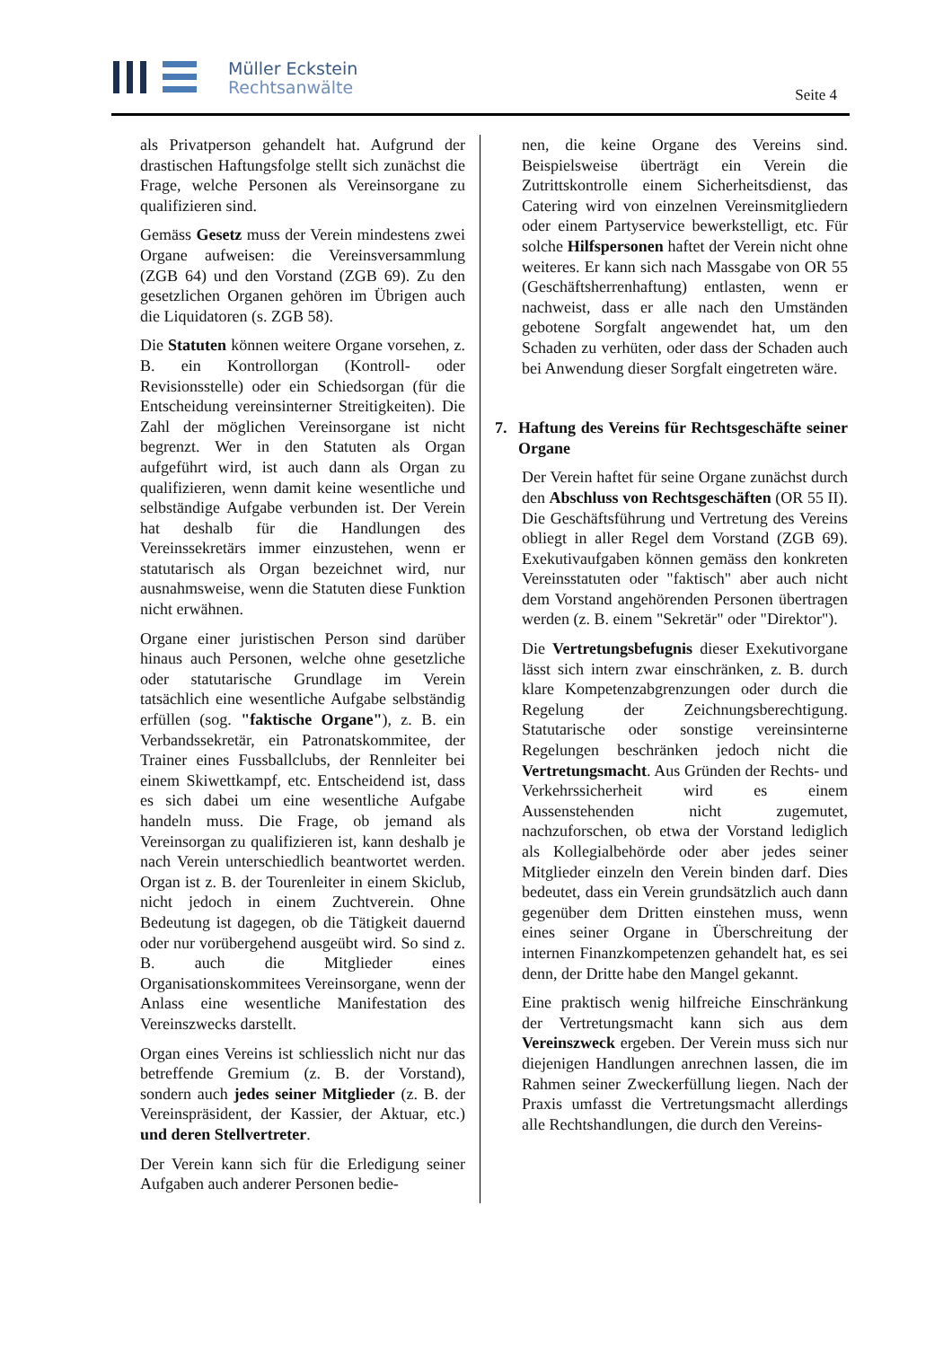Müller Eckstein
Rechtsanwälte
Seite 4
als Privatperson gehandelt hat. Aufgrund der drastischen Haftungsfolge stellt sich zunächst die Frage, welche Personen als Vereinsorgane zu qualifizieren sind.
Gemäss Gesetz muss der Verein mindestens zwei Organe aufweisen: die Vereinsversammlung (ZGB 64) und den Vorstand (ZGB 69). Zu den gesetzlichen Organen gehören im Übrigen auch die Liquidatoren (s. ZGB 58).
Die Statuten können weitere Organe vorsehen, z. B. ein Kontrollorgan (Kontroll- oder Revisionsstelle) oder ein Schiedsorgan (für die Entscheidung vereinsinterner Streitigkeiten). Die Zahl der möglichen Vereinsorgane ist nicht begrenzt. Wer in den Statuten als Organ aufgeführt wird, ist auch dann als Organ zu qualifizieren, wenn damit keine wesentliche und selbständige Aufgabe verbunden ist. Der Verein hat deshalb für die Handlungen des Vereinssekretärs immer einzustehen, wenn er statutarisch als Organ bezeichnet wird, nur ausnahmsweise, wenn die Statuten diese Funktion nicht erwähnen.
Organe einer juristischen Person sind darüber hinaus auch Personen, welche ohne gesetzliche oder statutarische Grundlage im Verein tatsächlich eine wesentliche Aufgabe selbständig erfüllen (sog. "faktische Organe"), z. B. ein Verbandssekretär, ein Patronatskommitee, der Trainer eines Fussballclubs, der Rennleiter bei einem Skiwettkampf, etc. Entscheidend ist, dass es sich dabei um eine wesentliche Aufgabe handeln muss. Die Frage, ob jemand als Vereinsorgan zu qualifizieren ist, kann deshalb je nach Verein unterschiedlich beantwortet werden. Organ ist z. B. der Tourenleiter in einem Skiclub, nicht jedoch in einem Zuchtverein. Ohne Bedeutung ist dagegen, ob die Tätigkeit dauernd oder nur vorübergehend ausgeübt wird. So sind z. B. auch die Mitglieder eines Organisationskommitees Vereinsorgane, wenn der Anlass eine wesentliche Manifestation des Vereinszwecks darstellt.
Organ eines Vereins ist schliesslich nicht nur das betreffende Gremium (z. B. der Vorstand), sondern auch jedes seiner Mitglieder (z. B. der Vereinspräsident, der Kassier, der Aktuar, etc.) und deren Stellvertreter.
Der Verein kann sich für die Erledigung seiner Aufgaben auch anderer Personen bedie-
nen, die keine Organe des Vereins sind. Beispielsweise überträgt ein Verein die Zutrittskontrolle einem Sicherheitsdienst, das Catering wird von einzelnen Vereinsmitgliedern oder einem Partyservice bewerkstelligt, etc. Für solche Hilfspersonen haftet der Verein nicht ohne weiteres. Er kann sich nach Massgabe von OR 55 (Geschäftsherrenhaftung) entlasten, wenn er nachweist, dass er alle nach den Umständen gebotene Sorgfalt angewendet hat, um den Schaden zu verhüten, oder dass der Schaden auch bei Anwendung dieser Sorgfalt eingetreten wäre.
7. Haftung des Vereins für Rechtsgeschäfte seiner Organe
Der Verein haftet für seine Organe zunächst durch den Abschluss von Rechtsgeschäften (OR 55 II). Die Geschäftsführung und Vertretung des Vereins obliegt in aller Regel dem Vorstand (ZGB 69). Exekutivaufgaben können gemäss den konkreten Vereinsstatuten oder "faktisch" aber auch nicht dem Vorstand angehörenden Personen übertragen werden (z. B. einem "Sekretär" oder "Direktor").
Die Vertretungsbefugnis dieser Exekutivorgane lässt sich intern zwar einschränken, z. B. durch klare Kompetenzabgrenzungen oder durch die Regelung der Zeichnungsberechtigung. Statutarische oder sonstige vereinsinterne Regelungen beschränken jedoch nicht die Vertretungsmacht. Aus Gründen der Rechts- und Verkehrssicherheit wird es einem Aussenstehenden nicht zugemutet, nachzuforschen, ob etwa der Vorstand lediglich als Kollegialbehörde oder aber jedes seiner Mitglieder einzeln den Verein binden darf. Dies bedeutet, dass ein Verein grundsätzlich auch dann gegenüber dem Dritten einstehen muss, wenn eines seiner Organe in Überschreitung der internen Finanzkompetenzen gehandelt hat, es sei denn, der Dritte habe den Mangel gekannt.
Eine praktisch wenig hilfreiche Einschränkung der Vertretungsmacht kann sich aus dem Vereinszweck ergeben. Der Verein muss sich nur diejenigen Handlungen anrechnen lassen, die im Rahmen seiner Zweckerfüllung liegen. Nach der Praxis umfasst die Vertretungsmacht allerdings alle Rechtshandlungen, die durch den Vereins-